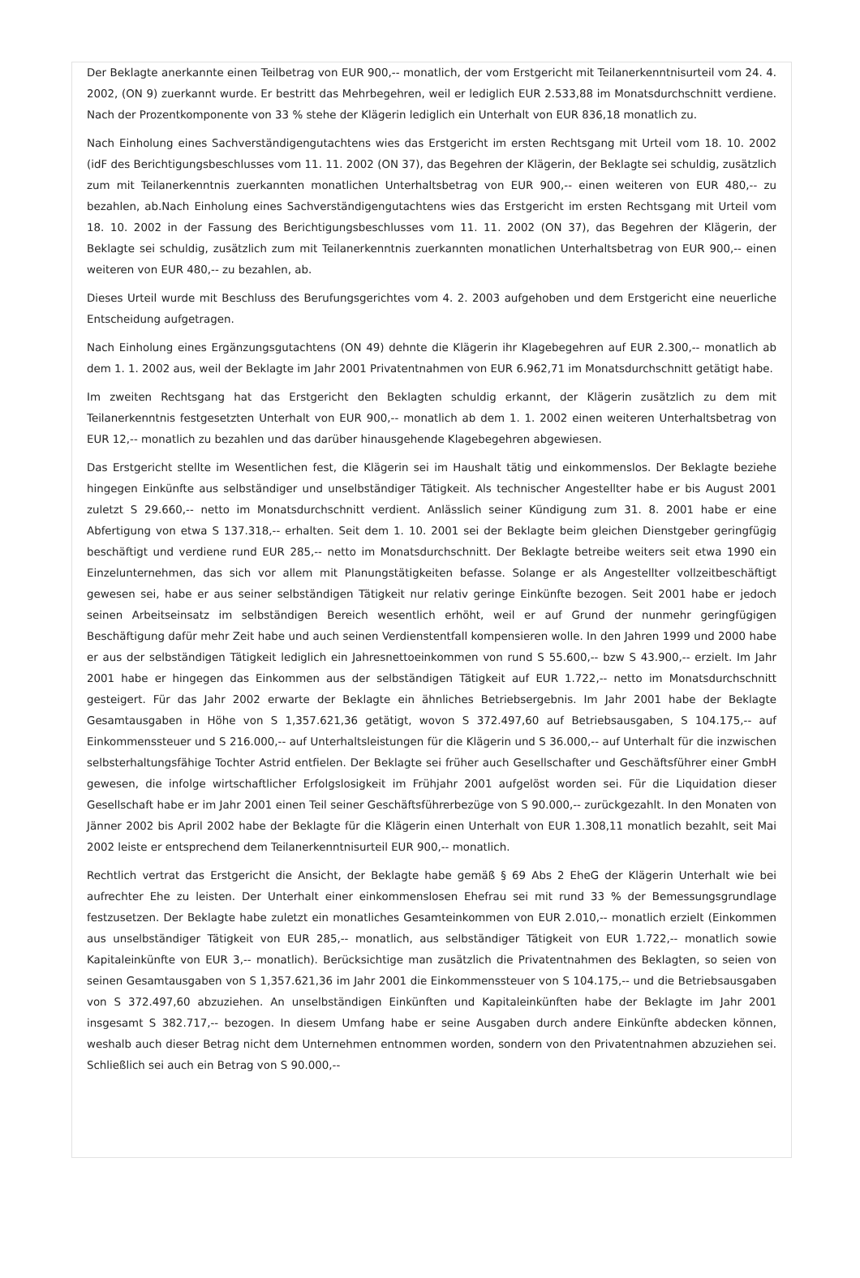Der Beklagte anerkannte einen Teilbetrag von EUR 900,-- monatlich, der vom Erstgericht mit Teilanerkenntnisurteil vom 24. 4. 2002, (ON 9) zuerkannt wurde. Er bestritt das Mehrbegehren, weil er lediglich EUR 2.533,88 im Monatsdurchschnitt verdiene. Nach der Prozentkomponente von 33 % stehe der Klägerin lediglich ein Unterhalt von EUR 836,18 monatlich zu.
Nach Einholung eines Sachverständigengutachtens wies das Erstgericht im ersten Rechtsgang mit Urteil vom 18. 10. 2002 (idF des Berichtigungsbeschlusses vom 11. 11. 2002 (ON 37), das Begehren der Klägerin, der Beklagte sei schuldig, zusätzlich zum mit Teilanerkenntnis zuerkannten monatlichen Unterhaltsbetrag von EUR 900,-- einen weiteren von EUR 480,-- zu bezahlen, ab.Nach Einholung eines Sachverständigengutachtens wies das Erstgericht im ersten Rechtsgang mit Urteil vom 18. 10. 2002 in der Fassung des Berichtigungsbeschlusses vom 11. 11. 2002 (ON 37), das Begehren der Klägerin, der Beklagte sei schuldig, zusätzlich zum mit Teilanerkenntnis zuerkannten monatlichen Unterhaltsbetrag von EUR 900,-- einen weiteren von EUR 480,-- zu bezahlen, ab.
Dieses Urteil wurde mit Beschluss des Berufungsgerichtes vom 4. 2. 2003 aufgehoben und dem Erstgericht eine neuerliche Entscheidung aufgetragen.
Nach Einholung eines Ergänzungsgutachtens (ON 49) dehnte die Klägerin ihr Klagebegehren auf EUR 2.300,-- monatlich ab dem 1. 1. 2002 aus, weil der Beklagte im Jahr 2001 Privatentnahmen von EUR 6.962,71 im Monatsdurchschnitt getätigt habe.
Im zweiten Rechtsgang hat das Erstgericht den Beklagten schuldig erkannt, der Klägerin zusätzlich zu dem mit Teilanerkenntnis festgesetzten Unterhalt von EUR 900,-- monatlich ab dem 1. 1. 2002 einen weiteren Unterhaltsbetrag von EUR 12,-- monatlich zu bezahlen und das darüber hinausgehende Klagebegehren abgewiesen.
Das Erstgericht stellte im Wesentlichen fest, die Klägerin sei im Haushalt tätig und einkommenslos. Der Beklagte beziehe hingegen Einkünfte aus selbständiger und unselbständiger Tätigkeit. Als technischer Angestellter habe er bis August 2001 zuletzt S 29.660,-- netto im Monatsdurchschnitt verdient. Anlässlich seiner Kündigung zum 31. 8. 2001 habe er eine Abfertigung von etwa S 137.318,-- erhalten. Seit dem 1. 10. 2001 sei der Beklagte beim gleichen Dienstgeber geringfügig beschäftigt und verdiene rund EUR 285,-- netto im Monatsdurchschnitt. Der Beklagte betreibe weiters seit etwa 1990 ein Einzelunternehmen, das sich vor allem mit Planungstätigkeiten befasse. Solange er als Angestellter vollzeitbeschäftigt gewesen sei, habe er aus seiner selbständigen Tätigkeit nur relativ geringe Einkünfte bezogen. Seit 2001 habe er jedoch seinen Arbeitseinsatz im selbständigen Bereich wesentlich erhöht, weil er auf Grund der nunmehr geringfügigen Beschäftigung dafür mehr Zeit habe und auch seinen Verdienstentfall kompensieren wolle. In den Jahren 1999 und 2000 habe er aus der selbständigen Tätigkeit lediglich ein Jahresnettoeinkommen von rund S 55.600,-- bzw S 43.900,-- erzielt. Im Jahr 2001 habe er hingegen das Einkommen aus der selbständigen Tätigkeit auf EUR 1.722,-- netto im Monatsdurchschnitt gesteigert. Für das Jahr 2002 erwarte der Beklagte ein ähnliches Betriebsergebnis. Im Jahr 2001 habe der Beklagte Gesamtausgaben in Höhe von S 1,357.621,36 getätigt, wovon S 372.497,60 auf Betriebsausgaben, S 104.175,-- auf Einkommenssteuer und S 216.000,-- auf Unterhaltsleistungen für die Klägerin und S 36.000,-- auf Unterhalt für die inzwischen selbsterhaltungsfähige Tochter Astrid entfielen. Der Beklagte sei früher auch Gesellschafter und Geschäftsführer einer GmbH gewesen, die infolge wirtschaftlicher Erfolgslosigkeit im Frühjahr 2001 aufgelöst worden sei. Für die Liquidation dieser Gesellschaft habe er im Jahr 2001 einen Teil seiner Geschäftsführerbezüge von S 90.000,-- zurückgezahlt. In den Monaten von Jänner 2002 bis April 2002 habe der Beklagte für die Klägerin einen Unterhalt von EUR 1.308,11 monatlich bezahlt, seit Mai 2002 leiste er entsprechend dem Teilanerkenntnisurteil EUR 900,-- monatlich.
Rechtlich vertrat das Erstgericht die Ansicht, der Beklagte habe gemäß § 69 Abs 2 EheG der Klägerin Unterhalt wie bei aufrechter Ehe zu leisten. Der Unterhalt einer einkommenslosen Ehefrau sei mit rund 33 % der Bemessungsgrundlage festzusetzen. Der Beklagte habe zuletzt ein monatliches Gesamteinkommen von EUR 2.010,-- monatlich erzielt (Einkommen aus unselbständiger Tätigkeit von EUR 285,-- monatlich, aus selbständiger Tätigkeit von EUR 1.722,-- monatlich sowie Kapitaleinkünfte von EUR 3,-- monatlich). Berücksichtige man zusätzlich die Privatentnahmen des Beklagten, so seien von seinen Gesamtausgaben von S 1,357.621,36 im Jahr 2001 die Einkommenssteuer von S 104.175,-- und die Betriebsausgaben von S 372.497,60 abzuziehen. An unselbständigen Einkünften und Kapitaleinkünften habe der Beklagte im Jahr 2001 insgesamt S 382.717,-- bezogen. In diesem Umfang habe er seine Ausgaben durch andere Einkünfte abdecken können, weshalb auch dieser Betrag nicht dem Unternehmen entnommen worden, sondern von den Privatentnahmen abzuziehen sei. Schließlich sei auch ein Betrag von S 90.000,--